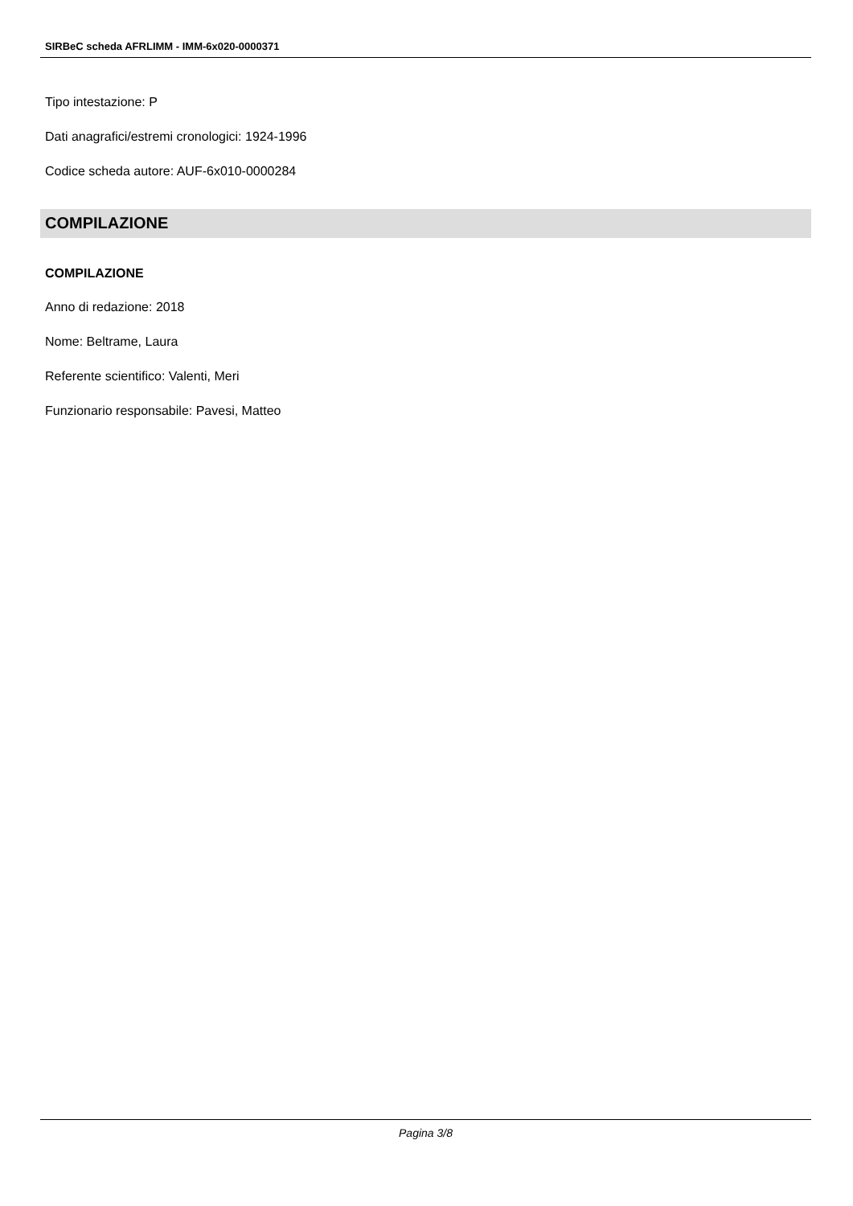SIRBeC scheda AFRLIMM - IMM-6x020-0000371
Tipo intestazione: P
Dati anagrafici/estremi cronologici: 1924-1996
Codice scheda autore: AUF-6x010-0000284
COMPILAZIONE
COMPILAZIONE
Anno di redazione: 2018
Nome: Beltrame, Laura
Referente scientifico: Valenti, Meri
Funzionario responsabile: Pavesi, Matteo
Pagina 3/8